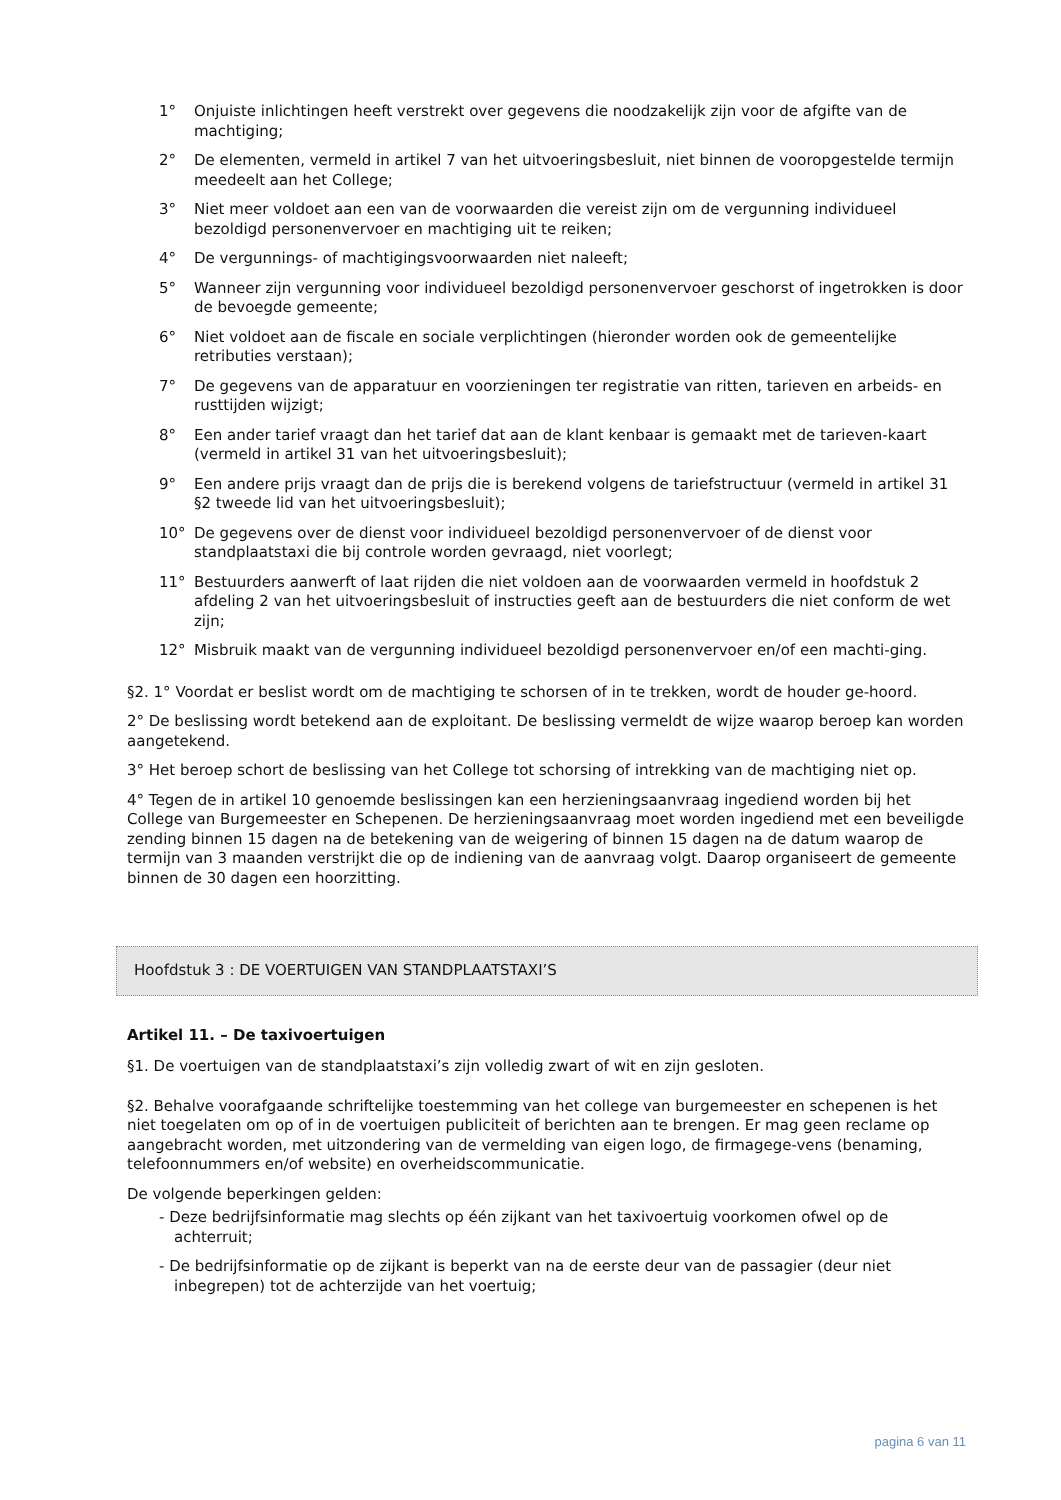1° Onjuiste inlichtingen heeft verstrekt over gegevens die noodzakelijk zijn voor de afgifte van de machtiging;
2° De elementen, vermeld in artikel 7 van het uitvoeringsbesluit, niet binnen de vooropgestelde termijn meedeelt aan het College;
3° Niet meer voldoet aan een van de voorwaarden die vereist zijn om de vergunning individueel bezoldigd personenvervoer en machtiging uit te reiken;
4° De vergunnings- of machtigingsvoorwaarden niet naleeft;
5° Wanneer zijn vergunning voor individueel bezoldigd personenvervoer geschorst of ingetrokken is door de bevoegde gemeente;
6° Niet voldoet aan de fiscale en sociale verplichtingen (hieronder worden ook de gemeentelijke retributies verstaan);
7° De gegevens van de apparatuur en voorzieningen ter registratie van ritten, tarieven en arbeids- en rusttijden wijzigt;
8° Een ander tarief vraagt dan het tarief dat aan de klant kenbaar is gemaakt met de tarieven-kaart (vermeld in artikel 31 van het uitvoeringsbesluit);
9° Een andere prijs vraagt dan de prijs die is berekend volgens de tariefstructuur (vermeld in artikel 31 §2 tweede lid van het uitvoeringsbesluit);
10° De gegevens over de dienst voor individueel bezoldigd personenvervoer of de dienst voor standplaatstaxi die bij controle worden gevraagd, niet voorlegt;
11° Bestuurders aanwerft of laat rijden die niet voldoen aan de voorwaarden vermeld in hoofdstuk 2 afdeling 2 van het uitvoeringsbesluit of instructies geeft aan de bestuurders die niet conform de wet zijn;
12° Misbruik maakt van de vergunning individueel bezoldigd personenvervoer en/of een machti-ging.
§2. 1° Voordat er beslist wordt om de machtiging te schorsen of in te trekken, wordt de houder ge-hoord.
2° De beslissing wordt betekend aan de exploitant. De beslissing vermeldt de wijze waarop beroep kan worden aangetekend.
3° Het beroep schort de beslissing van het College tot schorsing of intrekking van de machtiging niet op.
4° Tegen de in artikel 10 genoemde beslissingen kan een herzieningsaanvraag ingediend worden bij het College van Burgemeester en Schepenen. De herzieningsaanvraag moet worden ingediend met een beveiligde zending binnen 15 dagen na de betekening van de weigering of binnen 15 dagen na de datum waarop de termijn van 3 maanden verstrijkt die op de indiening van de aanvraag volgt. Daarop organiseert de gemeente binnen de 30 dagen een hoorzitting.
Hoofdstuk 3 : DE VOERTUIGEN VAN STANDPLAATSTAXI’S
Artikel 11. – De taxivoertuigen
§1. De voertuigen van de standplaatstaxi’s zijn volledig zwart of wit en zijn gesloten.
§2. Behalve voorafgaande schriftelijke toestemming van het college van burgemeester en schepenen is het niet toegelaten om op of in de voertuigen publiciteit of berichten aan te brengen. Er mag geen reclame op aangebracht worden, met uitzondering van de vermelding van eigen logo, de firmagege-vens (benaming, telefoonnummers en/of website) en overheidscommunicatie.
De volgende beperkingen gelden:
- Deze bedrijfsinformatie mag slechts op één zijkant van het taxivoertuig voorkomen ofwel op de achterruit;
- De bedrijfsinformatie op de zijkant is beperkt van na de eerste deur van de passagier (deur niet inbegrepen) tot de achterzijde van het voertuig;
pagina 6 van 11